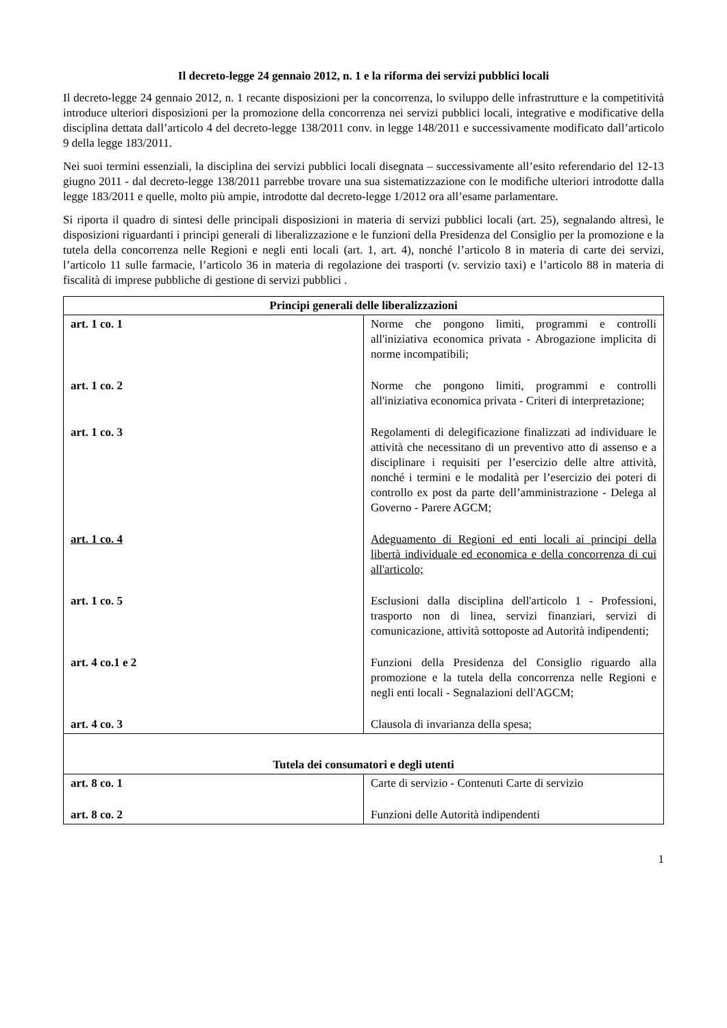Il decreto-legge 24 gennaio 2012, n. 1 e la riforma dei servizi pubblici locali
Il decreto-legge 24 gennaio 2012, n. 1 recante disposizioni per la concorrenza, lo sviluppo delle infrastrutture e la competitività introduce ulteriori disposizioni per la promozione della concorrenza nei servizi pubblici locali, integrative e modificative della disciplina dettata dall’articolo 4 del decreto-legge 138/2011 conv. in legge 148/2011 e successivamente modificato dall’articolo 9 della legge 183/2011.
Nei suoi termini essenziali, la disciplina dei servizi pubblici locali disegnata – successivamente all’esito referendario del 12-13 giugno 2011 - dal decreto-legge 138/2011 parrebbe trovare una sua sistematizzazione con le modifiche ulteriori introdotte dalla legge 183/2011 e quelle, molto più ampie, introdotte dal decreto-legge 1/2012 ora all’esame parlamentare.
Si riporta il quadro di sintesi delle principali disposizioni in materia di servizi pubblici locali (art. 25), segnalando altresì, le disposizioni riguardanti i principi generali di liberalizzazione e le funzioni della Presidenza del Consiglio per la promozione e la tutela della concorrenza nelle Regioni e negli enti locali (art. 1, art. 4), nonché l’articolo 8 in materia di carte dei servizi, l’articolo 11 sulle farmacie, l’articolo 36 in materia di regolazione dei trasporti (v. servizio taxi) e l’articolo 88 in materia di fiscalità di imprese pubbliche di gestione di servizi pubblici .
| Principi generali delle liberalizzazioni | |
| --- | --- |
| art. 1 co. 1 | Norme che pongono limiti, programmi e controlli all'iniziativa economica privata - Abrogazione implicita di norme incompatibili; |
| art. 1 co. 2 | Norme che pongono limiti, programmi e controlli all'iniziativa economica privata - Criteri di interpretazione; |
| art. 1 co. 3 | Regolamenti di delegificazione finalizzati ad individuare le attività che necessitano di un preventivo atto di assenso e a disciplinare i requisiti per l’esercizio delle altre attività, nonché i termini e le modalità per l’esercizio dei poteri di controllo ex post da parte dell’amministrazione - Delega al Governo - Parere AGCM; |
| art. 1 co. 4 | Adeguamento di Regioni ed enti locali ai principi della libertà individuale ed economica e della concorrenza di cui all'articolo; |
| art. 1 co. 5 | Esclusioni dalla disciplina dell'articolo 1 - Professioni, trasporto non di linea, servizi finanziari, servizi di comunicazione, attività sottoposte ad Autorità indipendenti; |
| art. 4 co.1 e 2 | Funzioni della Presidenza del Consiglio riguardo alla promozione e la tutela della concorrenza nelle Regioni e negli enti locali - Segnalazioni dell'AGCM; |
| art. 4 co. 3 | Clausola di invarianza della spesa; |
| Tutela dei consumatori e degli utenti | |
| art. 8 co. 1 | Carte di servizio - Contenuti Carte di servizio |
| art. 8 co. 2 | Funzioni delle Autorità indipendenti |
1